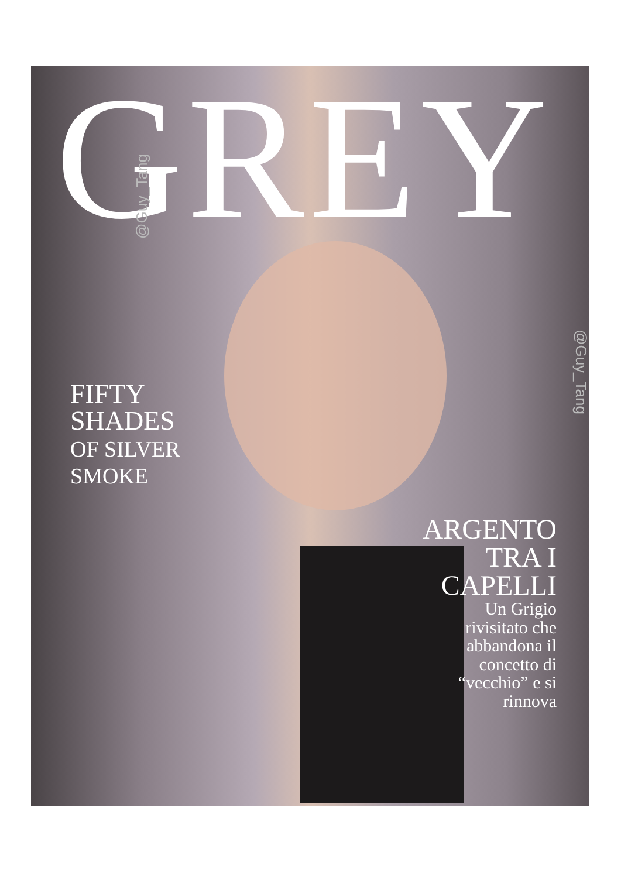GREY @Guy_Tang
@Guy_Tang
FIFTY
SHADES
OF SILVER
SMOKE
ARGENTO
TRA I
CAPELLI
Un Grigio
rivisitato che
abbandona il
concetto di
“vecchio” e si
rinnova